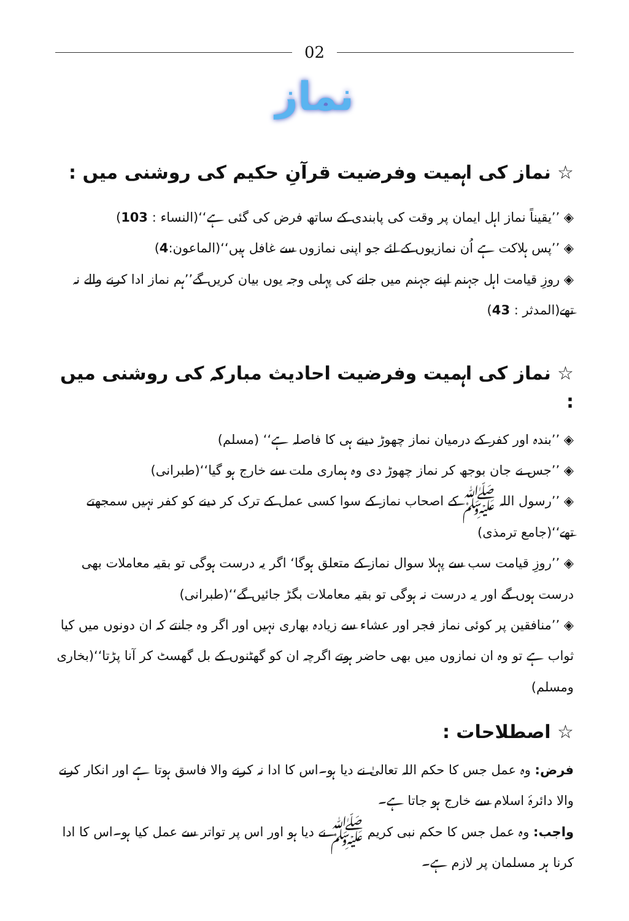02
نماز
☆ نماز کی اہمیت وفرضیت قرآنِ حکیم کی روشنی میں :
◈ ’’یقیناً نماز اہل ایمان پر وقت کی پابندی کے ساتھ فرض کی گئی ہے‘‘(النساء : 103)
◈ ’’پس ہلاکت ہے اُن نمازیوں کے لئے جو اپنی نمازوں سے غافل ہیں‘‘(الماعون:4)
◈ روزِ قیامت اہل جہنم اپنے جہنم میں جانے کی پہلی وجہ یوں بیان کریں گے’’ہم نماز ادا کرنے والے نہ تھے(المدثر : 43)
☆ نماز کی اہمیت وفرضیت احادیث مبارکہ کی روشنی میں :
◈ ’’بندہ اور کفر کے درمیان نماز چھوڑ دینے ہی کا فاصلہ ہے‘‘ (مسلم)
◈ ’’جس نے جان بوجھ کر نماز چھوڑ دی وہ ہماری ملت سے خارج ہو گیا‘‘(طبرانی)
◈ ’’رسول اللہ ﷺ کے اصحاب نماز کے سوا کسی عمل کے ترک کر دینے کو کفر نہیں سمجھتے تھے‘‘(جامع ترمذی)
◈ ’’روزِ قیامت سب سے پہلا سوال نماز کے متعلق ہوگا‘ اگر یہ درست ہوگی تو بقیہ معاملات بھی درست ہوں گے اور یہ درست نہ ہوگی تو بقیہ معاملات بگڑ جائیں گے‘‘(طبرانی)
◈ ’’منافقین پر کوئی نماز فجر اور عشاء سے زیادہ بھاری نہیں اور اگر وہ جانتے کہ ان دونوں میں کیا ثواب ہے تو وہ ان نمازوں میں بھی حاضر ہوتے اگرچہ ان کو گھٹنوں کے بل گھسٹ کر آنا پڑتا‘‘(بخاری ومسلم)
☆ اصطلاحات :
فرض: وہ عمل جس کا حکم اللہ تعالیٰ نے دیا ہو۔اس کا ادا نہ کرنے والا فاسق ہوتا ہے اور انکار کرنے والا دائرۂ اسلام سے خارج ہو جاتا ہے۔
واجب: وہ عمل جس کا حکم نبی کریم ﷺ نے دیا ہو اور اس پر تواتر سے عمل کیا ہو۔اس کا ادا کرنا ہر مسلمان پر لازم ہے۔